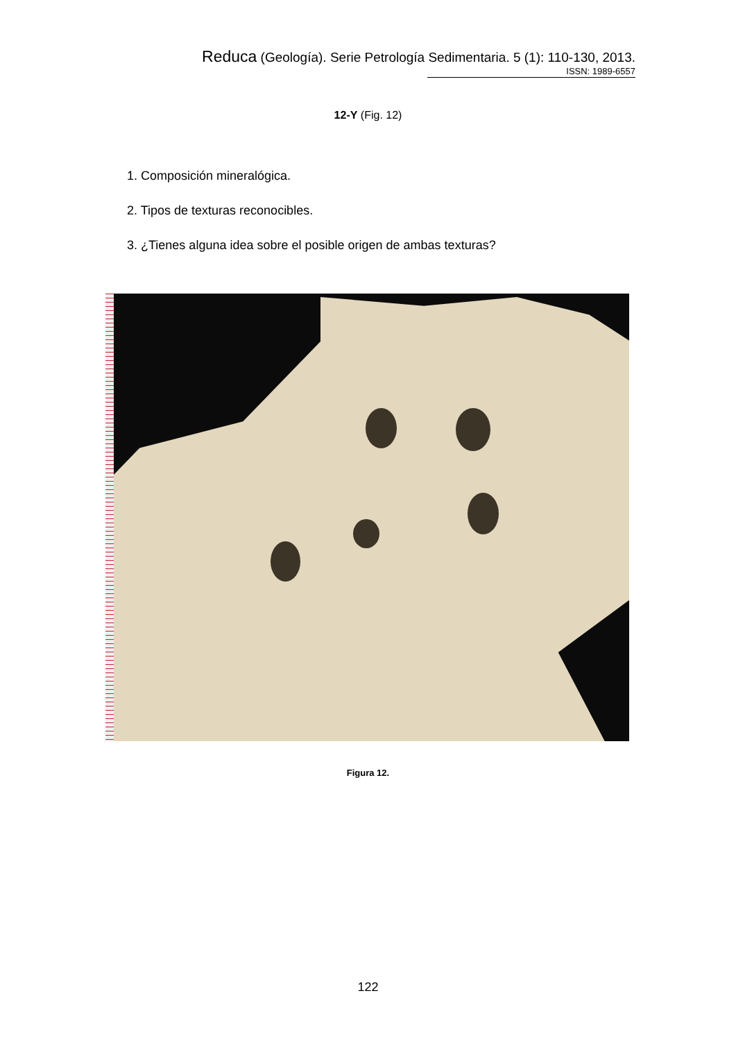Reduca (Geología). Serie Petrología Sedimentaria. 5 (1): 110-130, 2013.
ISSN: 1989-6557
12-Y (Fig. 12)
1. Composición mineralógica.
2. Tipos de texturas reconocibles.
3. ¿Tienes alguna idea sobre el posible origen de ambas texturas?
Figura 12.
122